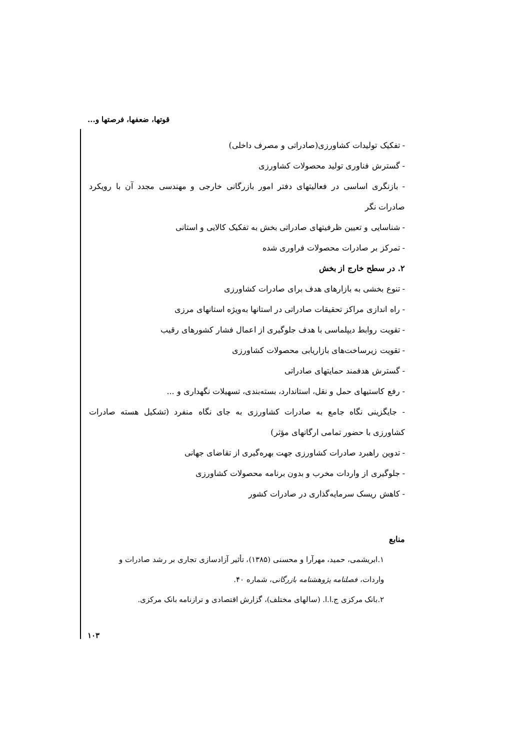قوتها، ضعفها، فرصتها و...
- تفکیک تولیدات کشاورزی(صادراتی و مصرف داخلی)
- گسترش فناوری تولید محصولات کشاورزی
- بازنگری اساسی در فعالیتهای دفتر امور بازرگانی خارجی و مهندسی مجدد آن با رویکرد صادرات نگر
- شناسایی و تعیین ظرفیتهای صادراتی بخش به تفکیک کالایی و استانی
- تمرکز بر صادرات محصولات فراوری شده
۲. در سطح خارج از بخش
- تنوع بخشی به بازارهای هدف برای صادرات کشاورزی
- راه اندازی مراکز تحقیقات صادراتی در استانها به‌ویژه استانهای مرزی
- تقویت روابط دیپلماسی با هدف جلوگیری از اعمال فشار کشورهای رقیب
- تقویت زیرساخت‌های بازاریابی محصولات کشاورزی
- گسترش هدفمند حمایتهای صادراتی
- رفع کاستیهای حمل و نقل، استاندارد، بسته‌بندی، تسهیلات نگهداری و ...
- جایگزینی نگاه جامع به صادرات کشاورزی به جای نگاه منفرد (تشکیل هسته صادرات کشاورزی با حضور تمامی ارگانهای مؤثر)
- تدوین راهبرد صادرات کشاورزی جهت بهره‌گیری از تقاضای جهانی
- جلوگیری از واردات مخرب و بدون برنامه محصولات کشاورزی
- کاهش ریسک سرمایه‌گذاری در صادرات کشور
منابع
۱.ابریشمی، حمید، مهرآرا و محسنی (۱۳۸۵)، تأثیر آزادسازی تجاری بر رشد صادرات و واردات، فصلنامه پژوهشنامه بازرگانی، شماره ۴۰.
۲.بانک مرکزی ج.ا.ا. (سالهای مختلف)، گزارش اقتصادی و ترازنامه بانک مرکزی.
۱۰۳